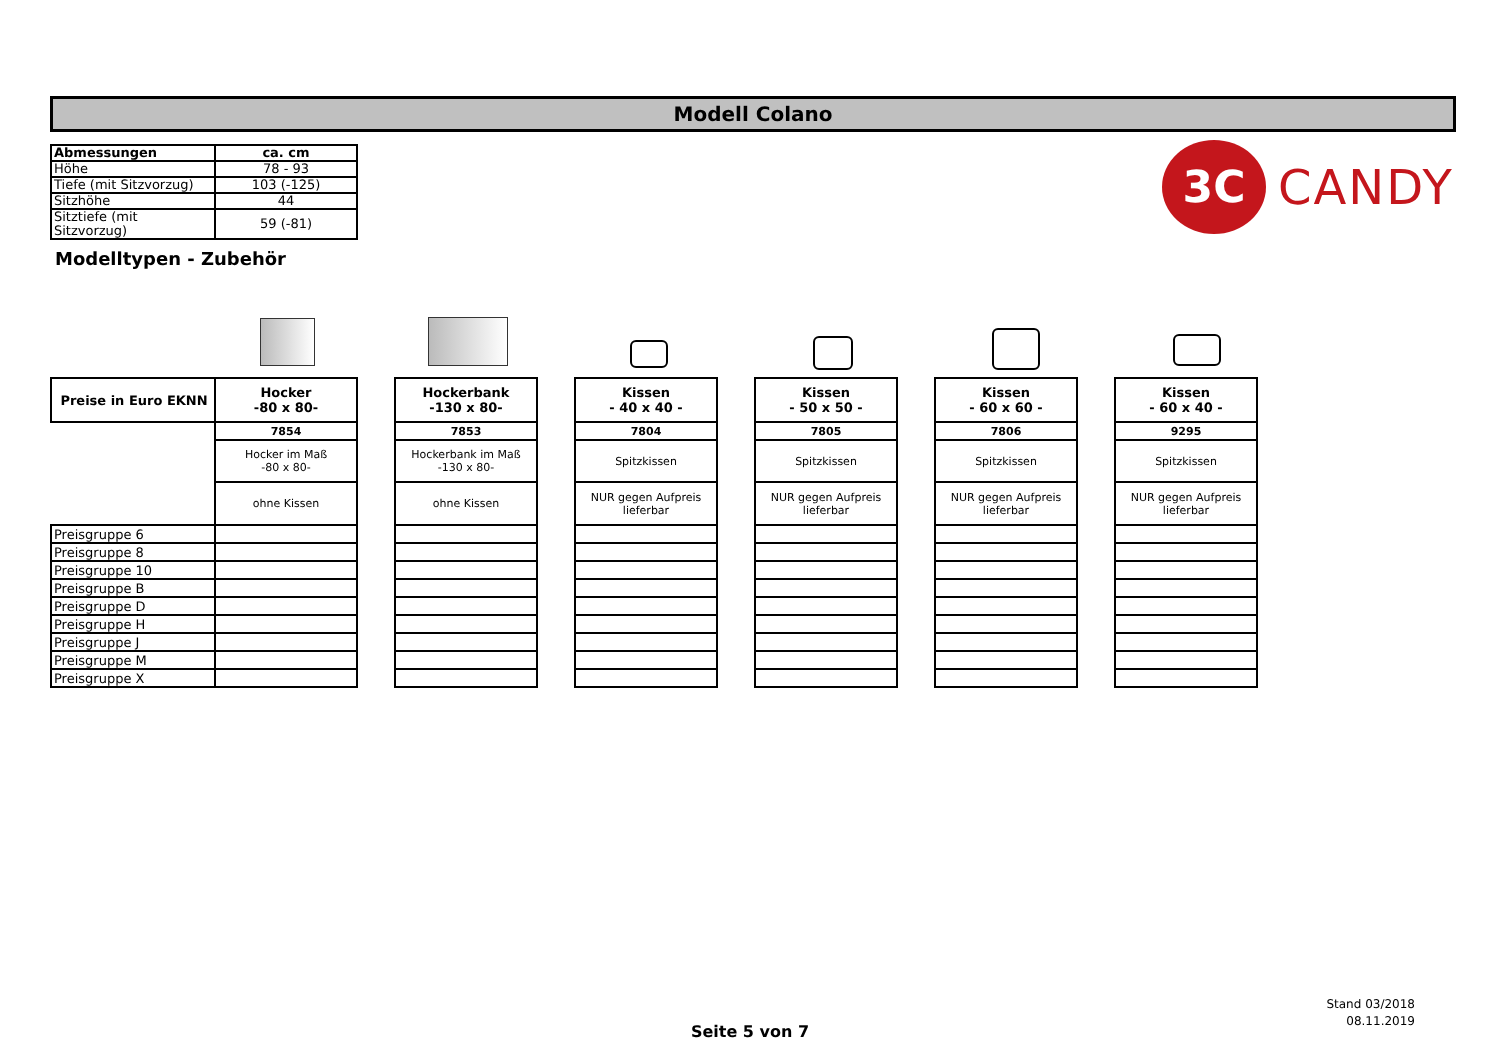Modell Colano
| Abmessungen | ca. cm |
| Höhe | 78 - 93 |
| Tiefe (mit Sitzvorzug) | 103 (-125) |
| Sitzhöhe | 44 |
| Sitztiefe (mit Sitzvorzug) | 59 (-81) |
3C
CANDY
Modelltypen - Zubehör
| Preise in Euro EKNN | Hocker -80 x 80- | | Hockerbank -130 x 80- | | Kissen - 40 x 40 - | | Kissen - 50 x 50 - | | Kissen - 60 x 60 - | | Kissen - 60 x 40 - |
| | 7854 | | 7853 | | 7804 | | 7805 | | 7806 | | 9295 |
| | Hocker im Maß -80 x 80- | | Hockerbank im Maß -130 x 80- | | Spitzkissen | | Spitzkissen | | Spitzkissen | | Spitzkissen |
| | ohne Kissen | | ohne Kissen | | NUR gegen Aufpreis lieferbar | | NUR gegen Aufpreis lieferbar | | NUR gegen Aufpreis lieferbar | | NUR gegen Aufpreis lieferbar |
| Preisgruppe 6 | | | | | | | | | | | |
| Preisgruppe 8 | | | | | | | | | | | |
| Preisgruppe 10 | | | | | | | | | | | |
| Preisgruppe B | | | | | | | | | | | |
| Preisgruppe D | | | | | | | | | | | |
| Preisgruppe H | | | | | | | | | | | |
| Preisgruppe J | | | | | | | | | | | |
| Preisgruppe M | | | | | | | | | | | |
| Preisgruppe X | | | | | | | | | | | |
Stand 03/2018
08.11.2019
Seite 5 von 7